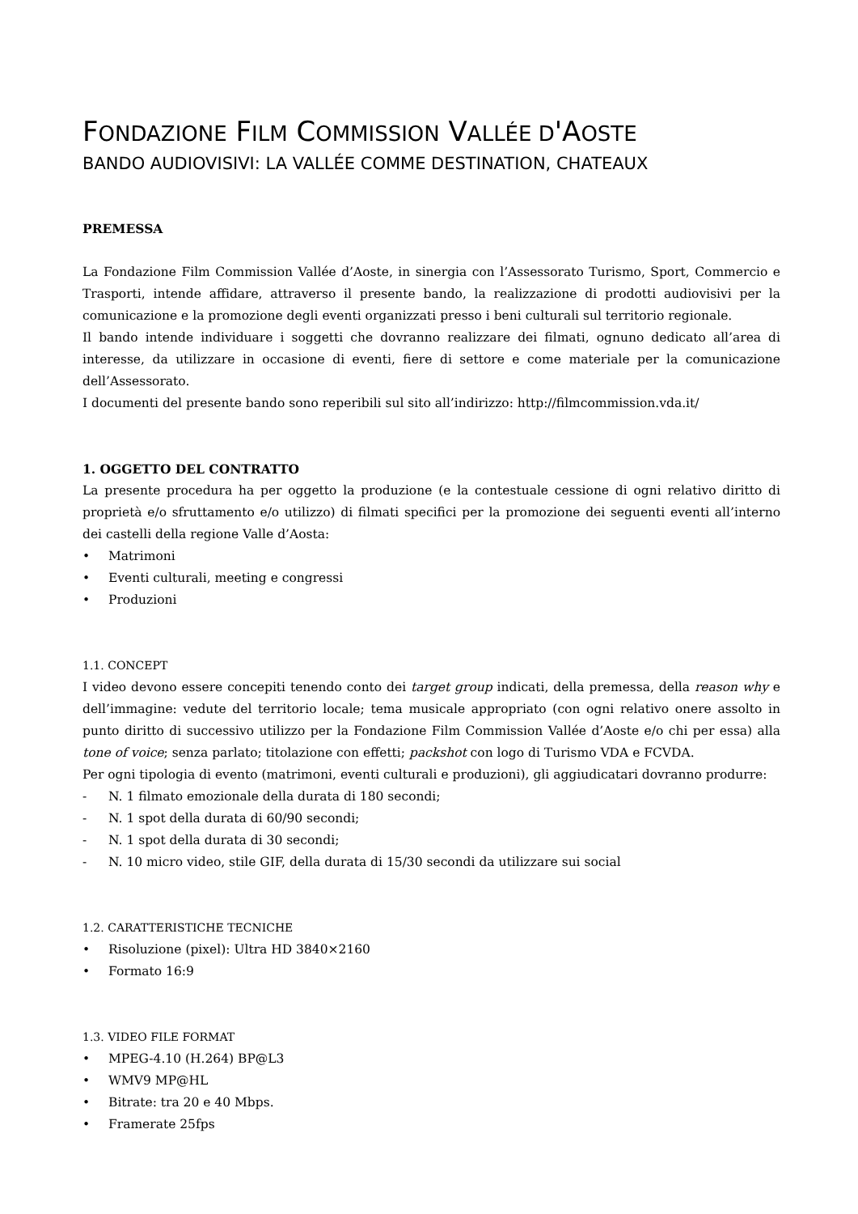FONDAZIONE FILM COMMISSION VALLÉE D'AOSTE
BANDO AUDIOVISIVI: LA VALLÉE COMME DESTINATION, CHATEAUX
PREMESSA
La Fondazione Film Commission Vallée d’Aoste, in sinergia con l’Assessorato Turismo, Sport, Commercio e Trasporti, intende affidare, attraverso il presente bando, la realizzazione di prodotti audiovisivi per la comunicazione e la promozione degli eventi organizzati presso i beni culturali sul territorio regionale.
Il bando intende individuare i soggetti che dovranno realizzare dei filmati, ognuno dedicato all’area di interesse, da utilizzare in occasione di eventi, fiere di settore e come materiale per la comunicazione dell’Assessorato.
I documenti del presente bando sono reperibili sul sito all’indirizzo: http://filmcommission.vda.it/
1. OGGETTO DEL CONTRATTO
La presente procedura ha per oggetto la produzione (e la contestuale cessione di ogni relativo diritto di proprietà e/o sfruttamento e/o utilizzo) di filmati specifici per la promozione dei seguenti eventi all’interno dei castelli della regione Valle d’Aosta:
• Matrimoni
• Eventi culturali, meeting e congressi
• Produzioni
1.1. CONCEPT
I video devono essere concepiti tenendo conto dei target group indicati, della premessa, della reason why e dell’immagine: vedute del territorio locale; tema musicale appropriato (con ogni relativo onere assolto in punto diritto di successivo utilizzo per la Fondazione Film Commission Vallée d’Aoste e/o chi per essa) alla tone of voice; senza parlato; titolazione con effetti; packshot con logo di Turismo VDA e FCVDA.
Per ogni tipologia di evento (matrimoni, eventi culturali e produzioni), gli aggiudicatari dovranno produrre:
- N. 1 filmato emozionale della durata di 180 secondi;
- N. 1 spot della durata di 60/90 secondi;
- N. 1 spot della durata di 30 secondi;
- N. 10 micro video, stile GIF, della durata di 15/30 secondi da utilizzare sui social
1.2. CARATTERISTICHE TECNICHE
• Risoluzione (pixel): Ultra HD 3840×2160
• Formato 16:9
1.3. VIDEO FILE FORMAT
• MPEG-4.10 (H.264) BP@L3
• WMV9 MP@HL
• Bitrate: tra 20 e 40 Mbps.
• Framerate 25fps